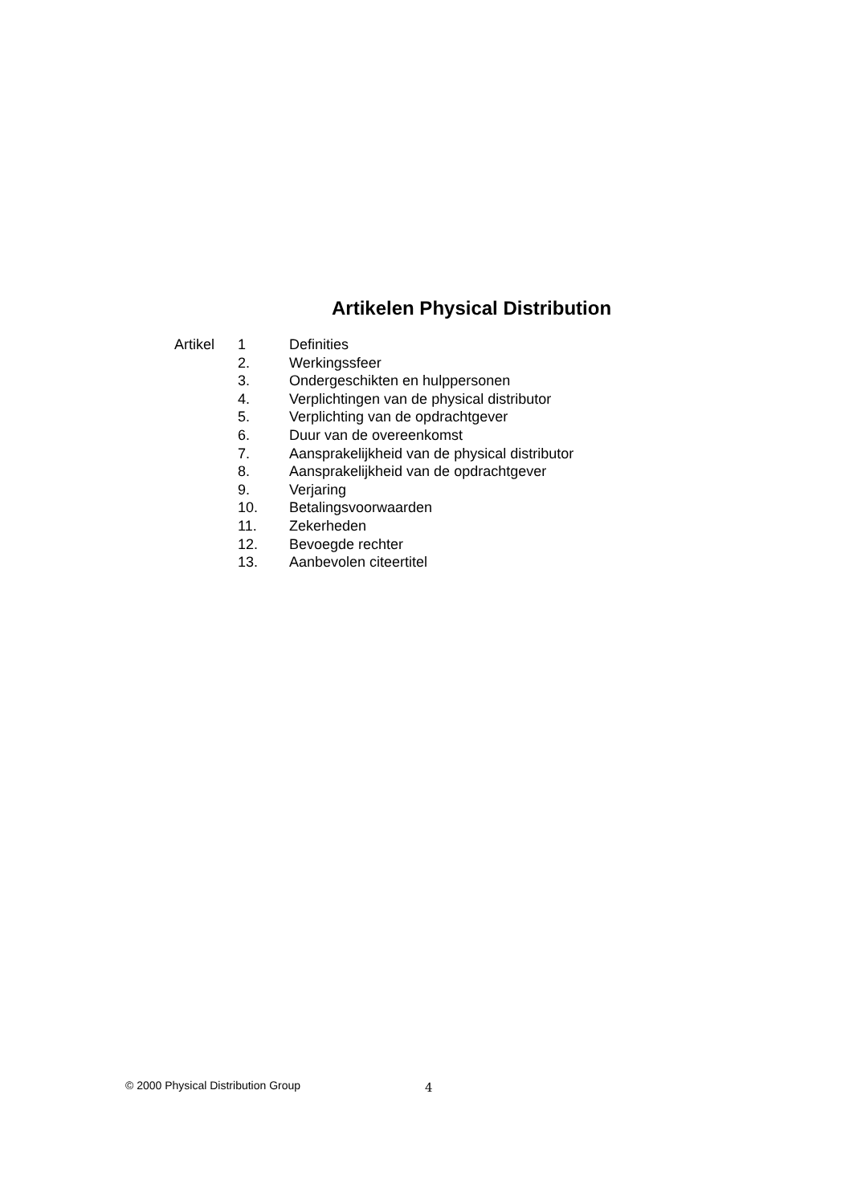Artikelen Physical Distribution
| Artikel | 1 | Definities |
| | 2. | Werkingssfeer |
| | 3. | Ondergeschikten en hulppersonen |
| | 4. | Verplichtingen van de physical distributor |
| | 5. | Verplichting van de opdrachtgever |
| | 6. | Duur van de overeenkomst |
| | 7. | Aansprakelijkheid van de physical distributor |
| | 8. | Aansprakelijkheid van de opdrachtgever |
| | 9. | Verjaring |
| | 10. | Betalingsvoorwaarden |
| | 11. | Zekerheden |
| | 12. | Bevoegde rechter |
| | 13. | Aanbevolen citeertitel |
© 2000 Physical Distribution Group 4